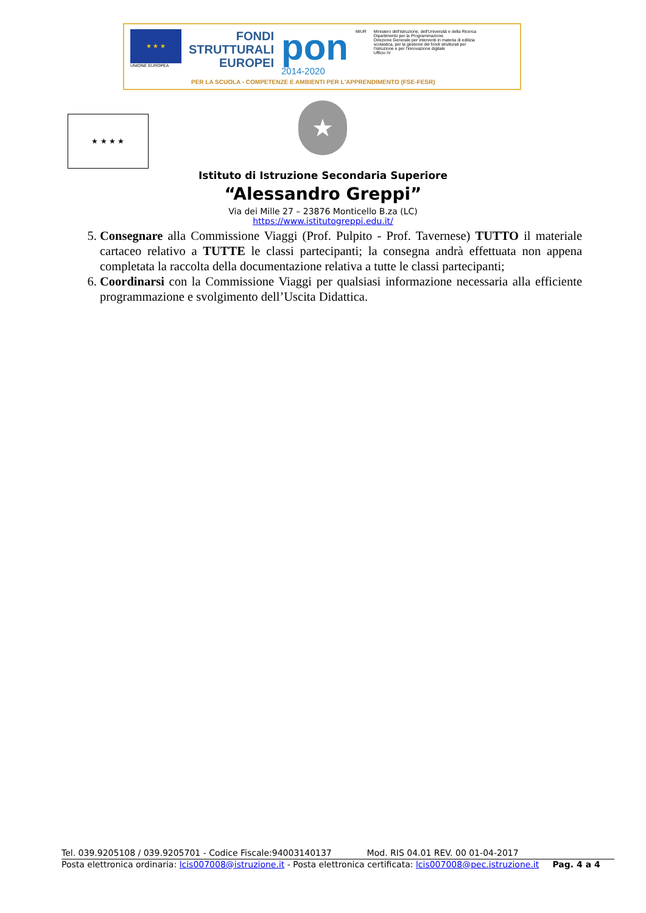★ ★ ★
UNIONE EUROPEA
FONDI
STRUTTURALI
EUROPEI
pon
2014-2020
MIUR Ministero dell'Istruzione, dell'Università e della Ricerca
Dipartimento per la Programmazione
Direzione Generale per interventi in materia di edilizia
scolastica, per la gestione dei fondi strutturali per
l'istruzione e per l'innovazione digitale
Ufficio IV
PER LA SCUOLA - COMPETENZE E AMBIENTI PER L'APPRENDIMENTO (FSE-FESR)
★ ★ ★ ★ ★
Istituto di Istruzione Secondaria Superiore
“Alessandro Greppi”
Via dei Mille 27 – 23876 Monticello B.za (LC)
https://www.istitutogreppi.edu.it/
5. Consegnare alla Commissione Viaggi (Prof. Pulpito - Prof. Tavernese) TUTTO il materiale cartaceo relativo a TUTTE le classi partecipanti; la consegna andrà effettuata non appena completata la raccolta della documentazione relativa a tutte le classi partecipanti;
6. Coordinarsi con la Commissione Viaggi per qualsiasi informazione necessaria alla efficiente programmazione e svolgimento dell’Uscita Didattica.
Tel. 039.9205108 / 039.9205701 - Codice Fiscale:94003140137 Mod. RIS 04.01 REV. 00 01-04-2017
Posta elettronica ordinaria: lcis007008@istruzione.it - Posta elettronica certificata: lcis007008@pec.istruzione.it Pag. 4 a 4